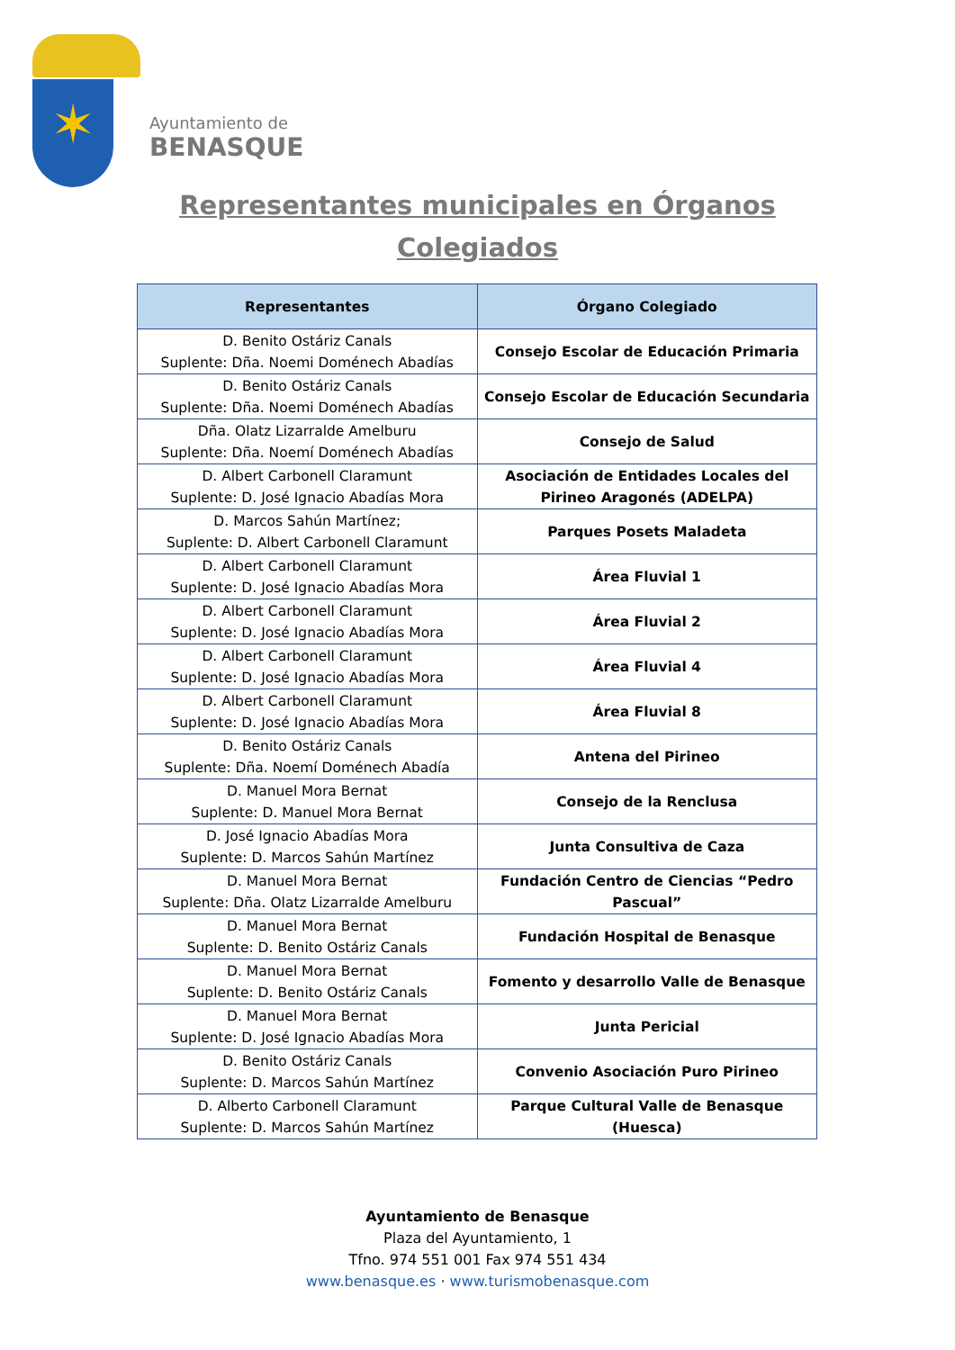✶
Ayuntamiento de
BENASQUE
Representantes municipales en Órganos
Colegiados
| Representantes | Órgano Colegiado |
| --- | --- |
| D. Benito Ostáriz Canals Suplente: Dña. Noemi Doménech Abadías | Consejo Escolar de Educación Primaria |
| D. Benito Ostáriz Canals Suplente: Dña. Noemi Doménech Abadías | Consejo Escolar de Educación Secundaria |
| Dña. Olatz Lizarralde Amelburu Suplente: Dña. Noemí Doménech Abadías | Consejo de Salud |
| D. Albert Carbonell Claramunt Suplente: D. José Ignacio Abadías Mora | Asociación de Entidades Locales del Pirineo Aragonés (ADELPA) |
| D. Marcos Sahún Martínez; Suplente: D. Albert Carbonell Claramunt | Parques Posets Maladeta |
| D. Albert Carbonell Claramunt Suplente: D. José Ignacio Abadías Mora | Área Fluvial 1 |
| D. Albert Carbonell Claramunt Suplente: D. José Ignacio Abadías Mora | Área Fluvial 2 |
| D. Albert Carbonell Claramunt Suplente: D. José Ignacio Abadías Mora | Área Fluvial 4 |
| D. Albert Carbonell Claramunt Suplente: D. José Ignacio Abadías Mora | Área Fluvial 8 |
| D. Benito Ostáriz Canals Suplente: Dña. Noemí Doménech Abadía | Antena del Pirineo |
| D. Manuel Mora Bernat Suplente: D. Manuel Mora Bernat | Consejo de la Renclusa |
| D. José Ignacio Abadías Mora Suplente: D. Marcos Sahún Martínez | Junta Consultiva de Caza |
| D. Manuel Mora Bernat Suplente: Dña. Olatz Lizarralde Amelburu | Fundación Centro de Ciencias “Pedro Pascual” |
| D. Manuel Mora Bernat Suplente: D. Benito Ostáriz Canals | Fundación Hospital de Benasque |
| D. Manuel Mora Bernat Suplente: D. Benito Ostáriz Canals | Fomento y desarrollo Valle de Benasque |
| D. Manuel Mora Bernat Suplente: D. José Ignacio Abadías Mora | Junta Pericial |
| D. Benito Ostáriz Canals Suplente: D. Marcos Sahún Martínez | Convenio Asociación Puro Pirineo |
| D. Alberto Carbonell Claramunt Suplente: D. Marcos Sahún Martínez | Parque Cultural Valle de Benasque (Huesca) |
Ayuntamiento de Benasque
Plaza del Ayuntamiento, 1
Tfno. 974 551 001 Fax 974 551 434
www.benasque.es · www.turismobenasque.com